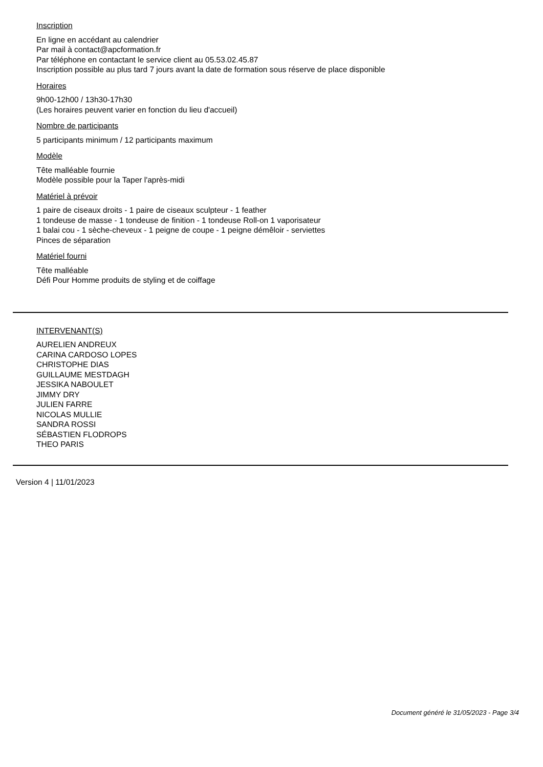Inscription
En ligne en accédant au calendrier
Par mail à contact@apcformation.fr
Par téléphone en contactant le service client au 05.53.02.45.87
Inscription possible au plus tard 7 jours avant la date de formation sous réserve de place disponible
Horaires
9h00-12h00 / 13h30-17h30
(Les horaires peuvent varier en fonction du lieu d'accueil)
Nombre de participants
5 participants minimum / 12 participants maximum
Modèle
Tête malléable fournie
Modèle possible pour la Taper l'après-midi
Matériel à prévoir
1 paire de ciseaux droits - 1 paire de ciseaux sculpteur - 1 feather
1 tondeuse de masse - 1 tondeuse de finition - 1 tondeuse Roll-on 1 vaporisateur
1 balai cou - 1 sèche-cheveux - 1 peigne de coupe - 1 peigne démêloir - serviettes
Pinces de séparation
Matériel fourni
Tête malléable
Défi Pour Homme produits de styling et de coiffage
INTERVENANT(S)
AURELIEN ANDREUX
CARINA CARDOSO LOPES
CHRISTOPHE DIAS
GUILLAUME MESTDAGH
JESSIKA NABOULET
JIMMY DRY
JULIEN FARRE
NICOLAS MULLIE
SANDRA ROSSI
SÉBASTIEN FLODROPS
THEO PARIS
Version 4 | 11/01/2023
Document généré le 31/05/2023 - Page 3/4